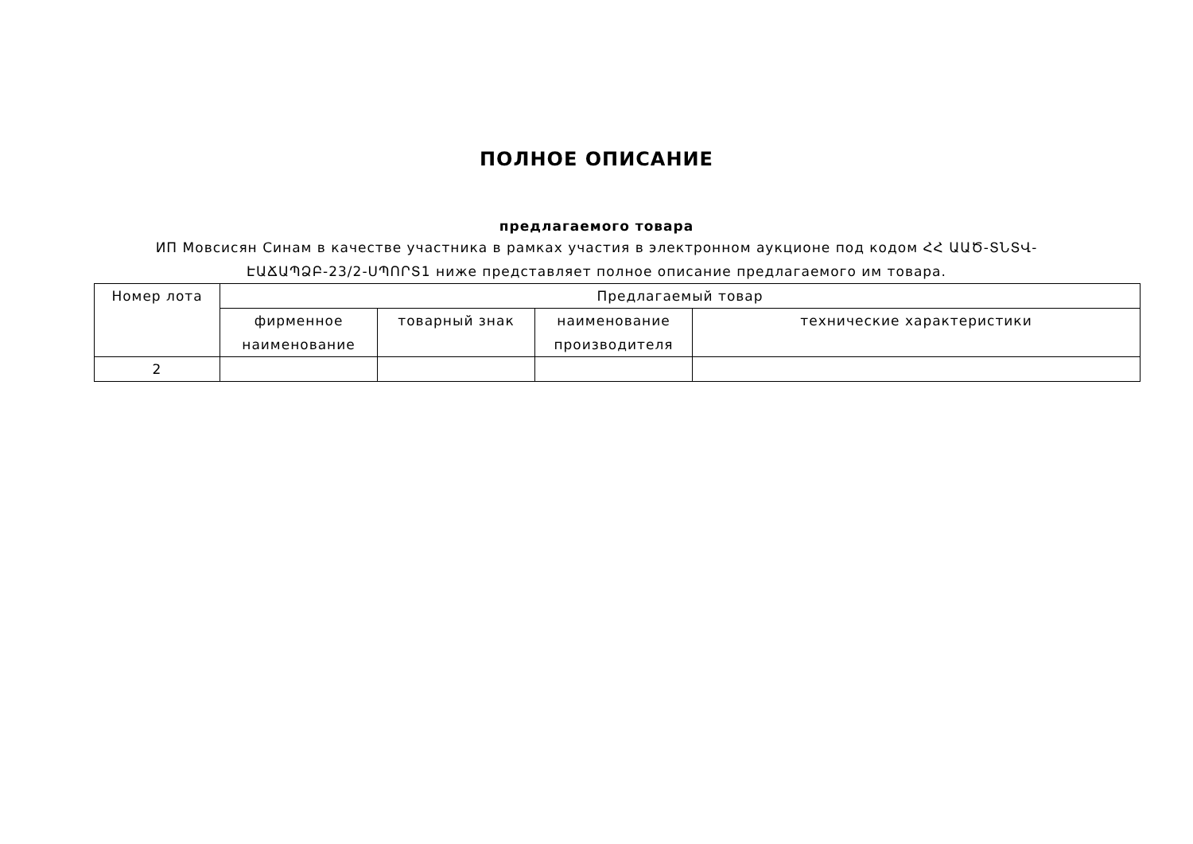ПОЛНОЕ ОПИСАНИЕ
предлагаемого товара
ИП Мовсисян Синам в качестве участника в рамках участия в электронном аукционе под кодом ՀՀ ԱԱԾ-ՏՆՏՎ-
ԷԱՃԱՊՁԲ-23/2-ՍՊՈՐՏ1 ниже представляет полное описание предлагаемого им товара.
| Номер лота | Предлагаемый товар | | | |
| --- | --- | --- | --- | --- |
| | фирменное наименование | товарный знак | наименование производителя | технические характеристики |
| 2 | | | | |